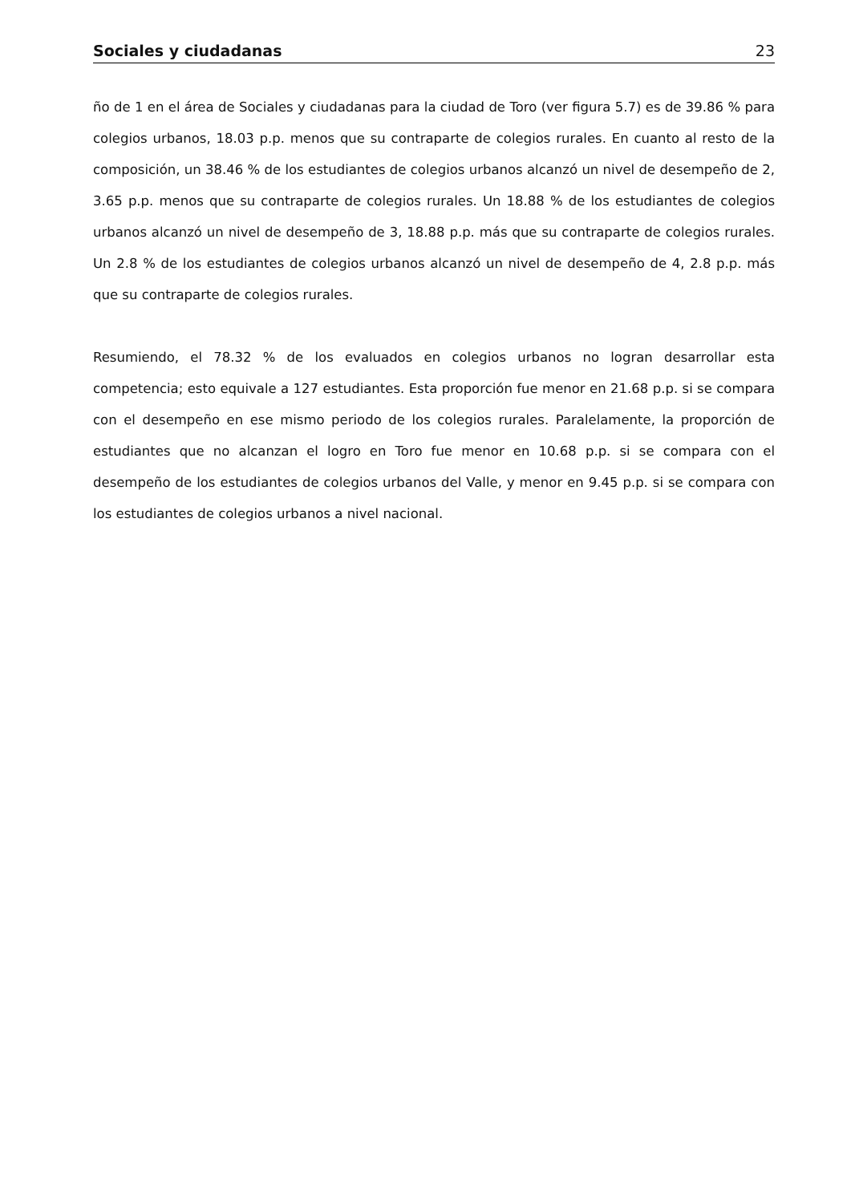Sociales y ciudadanas 23
ño de 1 en el área de Sociales y ciudadanas para la ciudad de Toro (ver figura 5.7) es de 39.86 % para colegios urbanos, 18.03 p.p. menos que su contraparte de colegios rurales. En cuanto al resto de la composición, un 38.46 % de los estudiantes de colegios urbanos alcanzó un nivel de desempeño de 2, 3.65 p.p. menos que su contraparte de colegios rurales. Un 18.88 % de los estudiantes de colegios urbanos alcanzó un nivel de desempeño de 3, 18.88 p.p. más que su contraparte de colegios rurales. Un 2.8 % de los estudiantes de colegios urbanos alcanzó un nivel de desempeño de 4, 2.8 p.p. más que su contraparte de colegios rurales.
Resumiendo, el 78.32 % de los evaluados en colegios urbanos no logran desarrollar esta competencia; esto equivale a 127 estudiantes. Esta proporción fue menor en 21.68 p.p. si se compara con el desempeño en ese mismo periodo de los colegios rurales. Paralelamente, la proporción de estudiantes que no alcanzan el logro en Toro fue menor en 10.68 p.p. si se compara con el desempeño de los estudiantes de colegios urbanos del Valle, y menor en 9.45 p.p. si se compara con los estudiantes de colegios urbanos a nivel nacional.